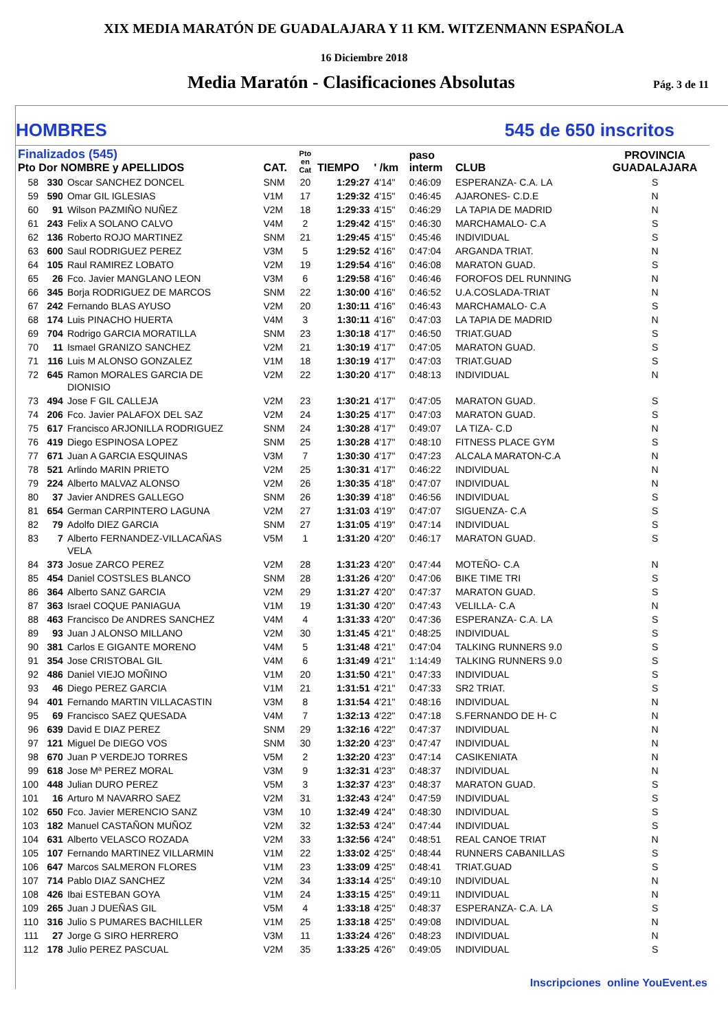XIX MEDIA MARATÓN DE GUADALAJARA Y 11 KM. WITZENMANN ESPAÑOLA
16 Diciembre 2018
Media Maratón - Clasificaciones Absolutas Pág. 3 de 11
HOMBRES 545 de 650 inscritos
| Finalizados (545) Pto Dor NOMBRE y APELLIDOS | | | CAT. | Pto en Cat | TIEMPO | ' /km | paso interm | CLUB | PROVINCIA GUADALAJARA |
| --- | --- | --- | --- | --- | --- | --- | --- | --- | --- |
| 58 | 330 | Oscar SANCHEZ DONCEL | SNM | 20 | 1:29:27 | 4'14" | 0:46:09 | ESPERANZA- C.A. LA | S |
| 59 | 590 | Omar GIL IGLESIAS | V1M | 17 | 1:29:32 | 4'15" | 0:46:45 | AJARONES- C.D.E | N |
| 60 | 91 | Wilson PAZMIÑO NUÑEZ | V2M | 18 | 1:29:33 | 4'15" | 0:46:29 | LA TAPIA DE MADRID | N |
| 61 | 243 | Felix A SOLANO CALVO | V4M | 2 | 1:29:42 | 4'15" | 0:46:30 | MARCHAMALO- C.A | S |
| 62 | 136 | Roberto ROJO MARTINEZ | SNM | 21 | 1:29:45 | 4'15" | 0:45:46 | INDIVIDUAL | S |
| 63 | 600 | Saul RODRIGUEZ PEREZ | V3M | 5 | 1:29:52 | 4'16" | 0:47:04 | ARGANDA TRIAT. | N |
| 64 | 105 | Raul RAMIREZ LOBATO | V2M | 19 | 1:29:54 | 4'16" | 0:46:08 | MARATON GUAD. | S |
| 65 | 26 | Fco. Javier MANGLANO LEON | V3M | 6 | 1:29:58 | 4'16" | 0:46:46 | FOROFOS DEL RUNNING | N |
| 66 | 345 | Borja RODRIGUEZ DE MARCOS | SNM | 22 | 1:30:00 | 4'16" | 0:46:52 | U.A.COSLADA-TRIAT | N |
| 67 | 242 | Fernando BLAS AYUSO | V2M | 20 | 1:30:11 | 4'16" | 0:46:43 | MARCHAMALO- C.A | S |
| 68 | 174 | Luis PINACHO HUERTA | V4M | 3 | 1:30:11 | 4'16" | 0:47:03 | LA TAPIA DE MADRID | N |
| 69 | 704 | Rodrigo GARCIA MORATILLA | SNM | 23 | 1:30:18 | 4'17" | 0:46:50 | TRIAT.GUAD | S |
| 70 | 11 | Ismael GRANIZO SANCHEZ | V2M | 21 | 1:30:19 | 4'17" | 0:47:05 | MARATON GUAD. | S |
| 71 | 116 | Luis M ALONSO GONZALEZ | V1M | 18 | 1:30:19 | 4'17" | 0:47:03 | TRIAT.GUAD | S |
| 72 | 645 | Ramon MORALES GARCIA DE DIONISIO | V2M | 22 | 1:30:20 | 4'17" | 0:48:13 | INDIVIDUAL | N |
| 73 | 494 | Jose F GIL CALLEJA | V2M | 23 | 1:30:21 | 4'17" | 0:47:05 | MARATON GUAD. | S |
| 74 | 206 | Fco. Javier PALAFOX DEL SAZ | V2M | 24 | 1:30:25 | 4'17" | 0:47:03 | MARATON GUAD. | S |
| 75 | 617 | Francisco ARJONILLA RODRIGUEZ | SNM | 24 | 1:30:28 | 4'17" | 0:49:07 | LA TIZA- C.D | N |
| 76 | 419 | Diego ESPINOSA LOPEZ | SNM | 25 | 1:30:28 | 4'17" | 0:48:10 | FITNESS PLACE GYM | S |
| 77 | 671 | Juan A GARCIA ESQUINAS | V3M | 7 | 1:30:30 | 4'17" | 0:47:23 | ALCALA MARATON-C.A | N |
| 78 | 521 | Arlindo MARIN PRIETO | V2M | 25 | 1:30:31 | 4'17" | 0:46:22 | INDIVIDUAL | N |
| 79 | 224 | Alberto MALVAZ ALONSO | V2M | 26 | 1:30:35 | 4'18" | 0:47:07 | INDIVIDUAL | N |
| 80 | 37 | Javier ANDRES GALLEGO | SNM | 26 | 1:30:39 | 4'18" | 0:46:56 | INDIVIDUAL | S |
| 81 | 654 | German CARPINTERO LAGUNA | V2M | 27 | 1:31:03 | 4'19" | 0:47:07 | SIGUENZA- C.A | S |
| 82 | 79 | Adolfo DIEZ GARCIA | SNM | 27 | 1:31:05 | 4'19" | 0:47:14 | INDIVIDUAL | S |
| 83 | 7 | Alberto FERNANDEZ-VILLACAÑAS VELA | V5M | 1 | 1:31:20 | 4'20" | 0:46:17 | MARATON GUAD. | S |
| 84 | 373 | Josue ZARCO PEREZ | V2M | 28 | 1:31:23 | 4'20" | 0:47:44 | MOTEÑO- C.A | N |
| 85 | 454 | Daniel COSTSLES BLANCO | SNM | 28 | 1:31:26 | 4'20" | 0:47:06 | BIKE TIME TRI | S |
| 86 | 364 | Alberto SANZ GARCIA | V2M | 29 | 1:31:27 | 4'20" | 0:47:37 | MARATON GUAD. | S |
| 87 | 363 | Israel COQUE PANIAGUA | V1M | 19 | 1:31:30 | 4'20" | 0:47:43 | VELILLA- C.A | N |
| 88 | 463 | Francisco De ANDRES SANCHEZ | V4M | 4 | 1:31:33 | 4'20" | 0:47:36 | ESPERANZA- C.A. LA | S |
| 89 | 93 | Juan J ALONSO MILLANO | V2M | 30 | 1:31:45 | 4'21" | 0:48:25 | INDIVIDUAL | S |
| 90 | 381 | Carlos E GIGANTE MORENO | V4M | 5 | 1:31:48 | 4'21" | 0:47:04 | TALKING RUNNERS 9.0 | S |
| 91 | 354 | Jose CRISTOBAL GIL | V4M | 6 | 1:31:49 | 4'21" | 1:14:49 | TALKING RUNNERS 9.0 | S |
| 92 | 486 | Daniel VIEJO MOÑINO | V1M | 20 | 1:31:50 | 4'21" | 0:47:33 | INDIVIDUAL | S |
| 93 | 46 | Diego PEREZ GARCIA | V1M | 21 | 1:31:51 | 4'21" | 0:47:33 | SR2 TRIAT. | S |
| 94 | 401 | Fernando MARTIN VILLACASTIN | V3M | 8 | 1:31:54 | 4'21" | 0:48:16 | INDIVIDUAL | N |
| 95 | 69 | Francisco SAEZ QUESADA | V4M | 7 | 1:32:13 | 4'22" | 0:47:18 | S.FERNANDO DE H- C | N |
| 96 | 639 | David E DIAZ PEREZ | SNM | 29 | 1:32:16 | 4'22" | 0:47:37 | INDIVIDUAL | N |
| 97 | 121 | Miguel De DIEGO VOS | SNM | 30 | 1:32:20 | 4'23" | 0:47:47 | INDIVIDUAL | N |
| 98 | 670 | Juan P VERDEJO TORRES | V5M | 2 | 1:32:20 | 4'23" | 0:47:14 | CASIKENIATA | N |
| 99 | 618 | Jose Mª PEREZ MORAL | V3M | 9 | 1:32:31 | 4'23" | 0:48:37 | INDIVIDUAL | N |
| 100 | 448 | Julian DURO PEREZ | V5M | 3 | 1:32:37 | 4'23" | 0:48:37 | MARATON GUAD. | S |
| 101 | 16 | Arturo M NAVARRO SAEZ | V2M | 31 | 1:32:43 | 4'24" | 0:47:59 | INDIVIDUAL | S |
| 102 | 650 | Fco. Javier MERENCIO SANZ | V3M | 10 | 1:32:49 | 4'24" | 0:48:30 | INDIVIDUAL | S |
| 103 | 182 | Manuel CASTAÑON MUÑOZ | V2M | 32 | 1:32:53 | 4'24" | 0:47:44 | INDIVIDUAL | S |
| 104 | 631 | Alberto VELASCO ROZADA | V2M | 33 | 1:32:56 | 4'24" | 0:48:51 | REAL CANOE TRIAT | N |
| 105 | 107 | Fernando MARTINEZ VILLARMIN | V1M | 22 | 1:33:02 | 4'25" | 0:48:44 | RUNNERS CABANILLAS | S |
| 106 | 647 | Marcos SALMERON FLORES | V1M | 23 | 1:33:09 | 4'25" | 0:48:41 | TRIAT.GUAD | S |
| 107 | 714 | Pablo DIAZ SANCHEZ | V2M | 34 | 1:33:14 | 4'25" | 0:49:10 | INDIVIDUAL | N |
| 108 | 426 | Ibai ESTEBAN GOYA | V1M | 24 | 1:33:15 | 4'25" | 0:49:11 | INDIVIDUAL | N |
| 109 | 265 | Juan J DUEÑAS GIL | V5M | 4 | 1:33:18 | 4'25" | 0:48:37 | ESPERANZA- C.A. LA | S |
| 110 | 316 | Julio S PUMARES BACHILLER | V1M | 25 | 1:33:18 | 4'25" | 0:49:08 | INDIVIDUAL | N |
| 111 | 27 | Jorge G SIRO HERRERO | V3M | 11 | 1:33:24 | 4'26" | 0:48:23 | INDIVIDUAL | N |
| 112 | 178 | Julio PEREZ PASCUAL | V2M | 35 | 1:33:25 | 4'26" | 0:49:05 | INDIVIDUAL | S |
Inscripciones online YouEvent.es